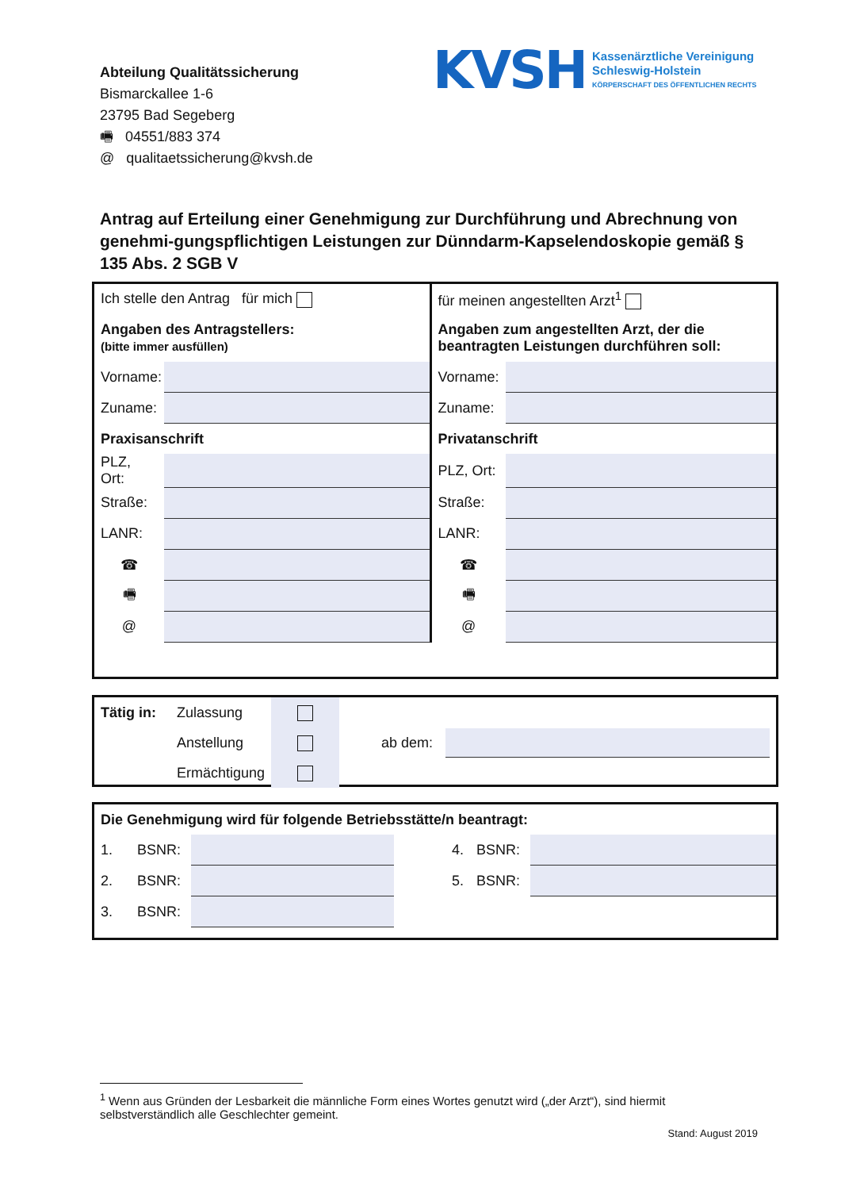Abteilung Qualitätssicherung
Bismarckallee 1-6
23795 Bad Segeberg
🖷 04551/883 374
@ qualitaetssicherung@kvsh.de
KVSH
Kassenärztliche Vereinigung
Schleswig-Holstein
KÖRPERSCHAFT DES ÖFFENTLICHEN RECHTS
Antrag auf Erteilung einer Genehmigung zur Durchführung und Abrechnung von genehmi-gungspflichtigen Leistungen zur Dünndarm-Kapselendoskopie gemäß § 135 Abs. 2 SGB V
| Ich stelle den Antrag für mich | | für meinen angestellten Arzt<sup>1</sup> | |
| Angaben des Antragstellers: (bitte immer ausfüllen) | | Angaben zum angestellten Arzt, der die beantragten Leistungen durchführen soll: | |
| Vorname: | | Vorname: | |
| Zuname: | | Zuname: | |
| Praxisanschrift | | Privatanschrift | |
| PLZ, Ort: | | PLZ, Ort: | |
| Straße: | | Straße: | |
| LANR: | | LANR: | |
| ☎ | | ☎ | |
| 🖷 | | 🖷 | |
| @ | | @ | |
| Tätig in: | Zulassung | | ab dem: | |
| | Anstellung | | | |
| | Ermächtigung | | | |
| Die Genehmigung wird für folgende Betriebsstätte/n beantragt: | | | | | |
| 1. | BSNR: | | 4. | BSNR: | |
| 2. | BSNR: | | 5. | BSNR: | |
| 3. | BSNR: | | | | |
<sup>1</sup> Wenn aus Gründen der Lesbarkeit die männliche Form eines Wortes genutzt wird („der Arzt“), sind hiermit selbstverständlich alle Geschlechter gemeint.
Stand: August 2019